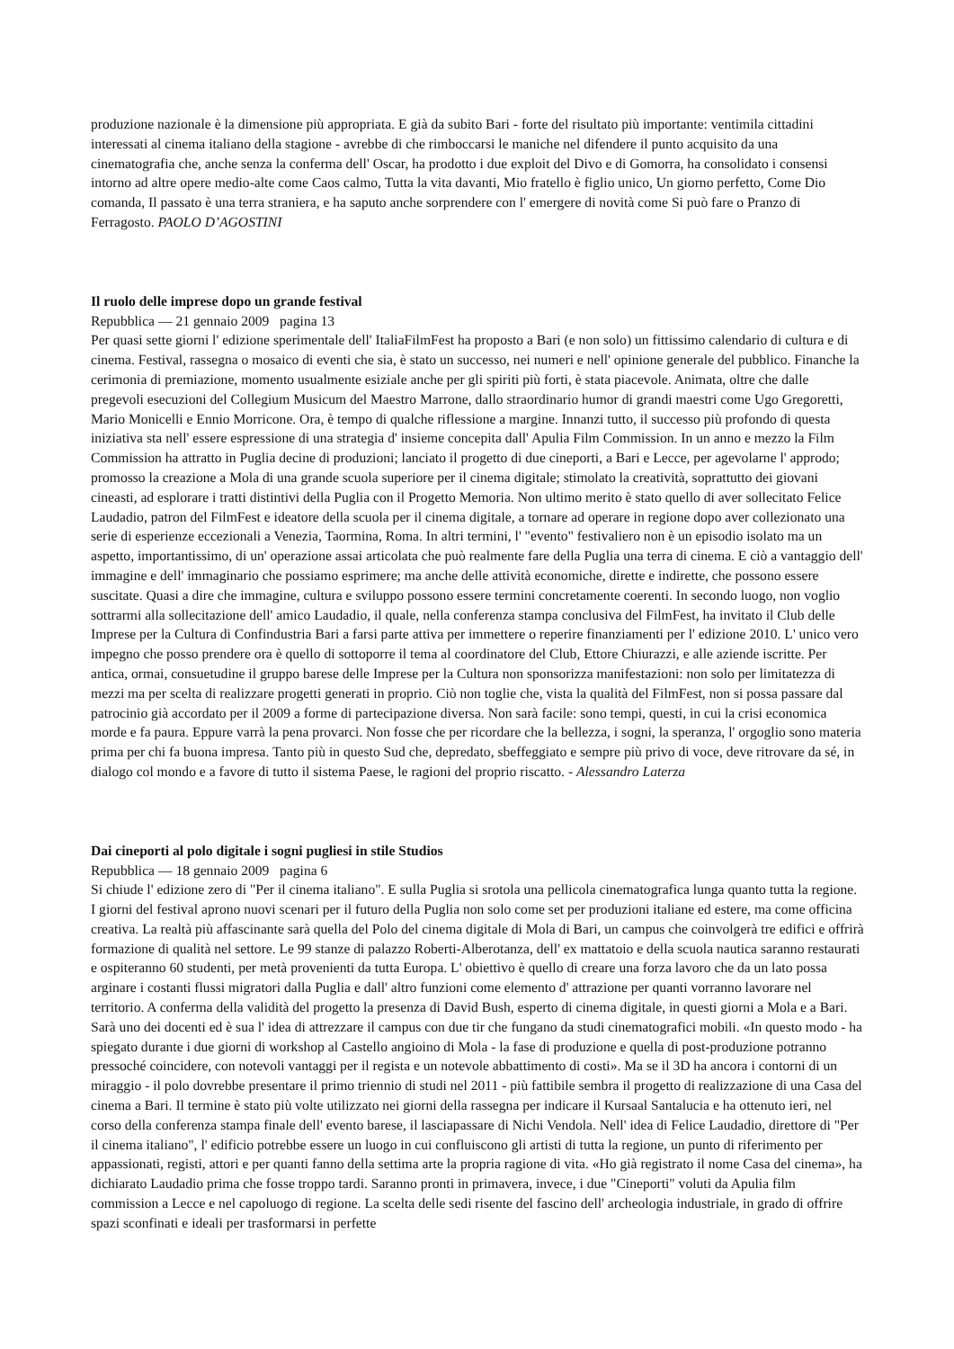produzione nazionale è la dimensione più appropriata. E già da subito Bari - forte del risultato più importante: ventimila cittadini interessati al cinema italiano della stagione - avrebbe di che rimboccarsi le maniche nel difendere il punto acquisito da una cinematografia che, anche senza la conferma dell' Oscar, ha prodotto i due exploit del Divo e di Gomorra, ha consolidato i consensi intorno ad altre opere medio-alte come Caos calmo, Tutta la vita davanti, Mio fratello è figlio unico, Un giorno perfetto, Come Dio comanda, Il passato è una terra straniera, e ha saputo anche sorprendere con l' emergere di novità come Si può fare o Pranzo di Ferragosto. PAOLO D’AGOSTINI
Il ruolo delle imprese dopo un grande festival
Repubblica — 21 gennaio 2009 pagina 13
Per quasi sette giorni l' edizione sperimentale dell' ItaliaFilmFest ha proposto a Bari (e non solo) un fittissimo calendario di cultura e di cinema. Festival, rassegna o mosaico di eventi che sia, è stato un successo, nei numeri e nell' opinione generale del pubblico. Finanche la cerimonia di premiazione, momento usualmente esiziale anche per gli spiriti più forti, è stata piacevole. Animata, oltre che dalle pregevoli esecuzioni del Collegium Musicum del Maestro Marrone, dallo straordinario humor di grandi maestri come Ugo Gregoretti, Mario Monicelli e Ennio Morricone. Ora, è tempo di qualche riflessione a margine. Innanzi tutto, il successo più profondo di questa iniziativa sta nell' essere espressione di una strategia d' insieme concepita dall' Apulia Film Commission. In un anno e mezzo la Film Commission ha attratto in Puglia decine di produzioni; lanciato il progetto di due cineporti, a Bari e Lecce, per agevolarne l' approdo; promosso la creazione a Mola di una grande scuola superiore per il cinema digitale; stimolato la creatività, soprattutto dei giovani cineasti, ad esplorare i tratti distintivi della Puglia con il Progetto Memoria. Non ultimo merito è stato quello di aver sollecitato Felice Laudadio, patron del FilmFest e ideatore della scuola per il cinema digitale, a tornare ad operare in regione dopo aver collezionato una serie di esperienze eccezionali a Venezia, Taormina, Roma. In altri termini, l' "evento" festivaliero non è un episodio isolato ma un aspetto, importantissimo, di un' operazione assai articolata che può realmente fare della Puglia una terra di cinema. E ciò a vantaggio dell' immagine e dell' immaginario che possiamo esprimere; ma anche delle attività economiche, dirette e indirette, che possono essere suscitate. Quasi a dire che immagine, cultura e sviluppo possono essere termini concretamente coerenti. In secondo luogo, non voglio sottrarmi alla sollecitazione dell' amico Laudadio, il quale, nella conferenza stampa conclusiva del FilmFest, ha invitato il Club delle Imprese per la Cultura di Confindustria Bari a farsi parte attiva per immettere o reperire finanziamenti per l' edizione 2010. L' unico vero impegno che posso prendere ora è quello di sottoporre il tema al coordinatore del Club, Ettore Chiurazzi, e alle aziende iscritte. Per antica, ormai, consuetudine il gruppo barese delle Imprese per la Cultura non sponsorizza manifestazioni: non solo per limitatezza di mezzi ma per scelta di realizzare progetti generati in proprio. Ciò non toglie che, vista la qualità del FilmFest, non si possa passare dal patrocinio già accordato per il 2009 a forme di partecipazione diversa. Non sarà facile: sono tempi, questi, in cui la crisi economica morde e fa paura. Eppure varrà la pena provarci. Non fosse che per ricordare che la bellezza, i sogni, la speranza, l' orgoglio sono materia prima per chi fa buona impresa. Tanto più in questo Sud che, depredato, sbeffeggiato e sempre più privo di voce, deve ritrovare da sé, in dialogo col mondo e a favore di tutto il sistema Paese, le ragioni del proprio riscatto. - Alessandro Laterza
Dai cineporti al polo digitale i sogni pugliesi in stile Studios
Repubblica — 18 gennaio 2009 pagina 6
Si chiude l' edizione zero di "Per il cinema italiano". E sulla Puglia si srotola una pellicola cinematografica lunga quanto tutta la regione. I giorni del festival aprono nuovi scenari per il futuro della Puglia non solo come set per produzioni italiane ed estere, ma come officina creativa. La realtà più affascinante sarà quella del Polo del cinema digitale di Mola di Bari, un campus che coinvolgerà tre edifici e offrirà formazione di qualità nel settore. Le 99 stanze di palazzo Roberti-Alberotanza, dell' ex mattatoio e della scuola nautica saranno restaurati e ospiteranno 60 studenti, per metà provenienti da tutta Europa. L' obiettivo è quello di creare una forza lavoro che da un lato possa arginare i costanti flussi migratori dalla Puglia e dall' altro funzioni come elemento d' attrazione per quanti vorranno lavorare nel territorio. A conferma della validità del progetto la presenza di David Bush, esperto di cinema digitale, in questi giorni a Mola e a Bari. Sarà uno dei docenti ed è sua l' idea di attrezzare il campus con due tir che fungano da studi cinematografici mobili. «In questo modo - ha spiegato durante i due giorni di workshop al Castello angioino di Mola - la fase di produzione e quella di post-produzione potranno pressoché coincidere, con notevoli vantaggi per il regista e un notevole abbattimento di costi». Ma se il 3D ha ancora i contorni di un miraggio - il polo dovrebbe presentare il primo triennio di studi nel 2011 - più fattibile sembra il progetto di realizzazione di una Casa del cinema a Bari. Il termine è stato più volte utilizzato nei giorni della rassegna per indicare il Kursaal Santalucia e ha ottenuto ieri, nel corso della conferenza stampa finale dell' evento barese, il lasciapassare di Nichi Vendola. Nell' idea di Felice Laudadio, direttore di "Per il cinema italiano", l' edificio potrebbe essere un luogo in cui confluiscono gli artisti di tutta la regione, un punto di riferimento per appassionati, registi, attori e per quanti fanno della settima arte la propria ragione di vita. «Ho già registrato il nome Casa del cinema», ha dichiarato Laudadio prima che fosse troppo tardi. Saranno pronti in primavera, invece, i due "Cineporti" voluti da Apulia film commission a Lecce e nel capoluogo di regione. La scelta delle sedi risente del fascino dell' archeologia industriale, in grado di offrire spazi sconfinati e ideali per trasformarsi in perfette